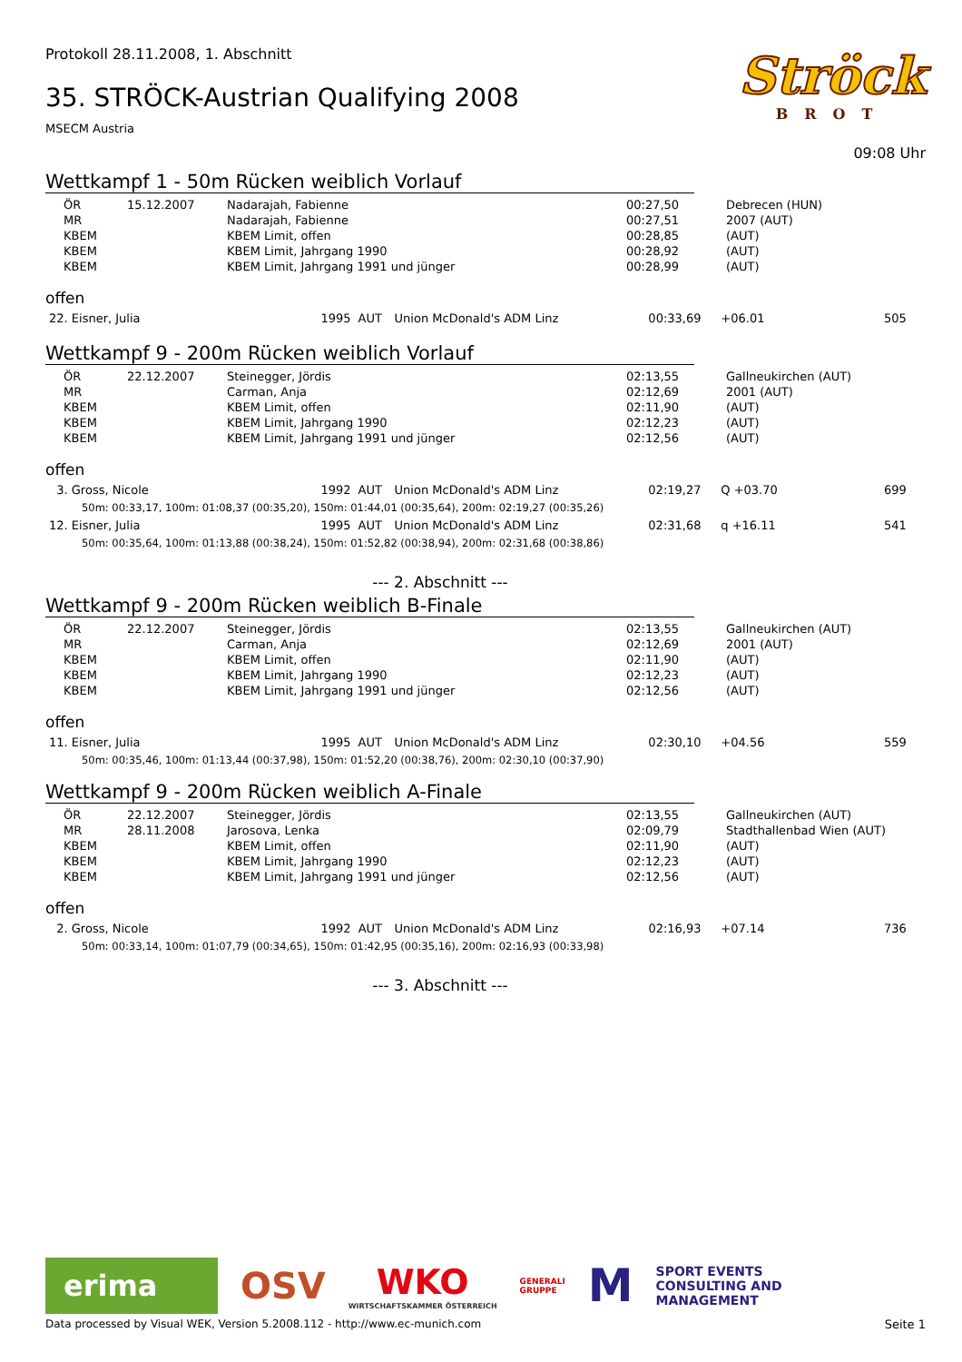Protokoll 28.11.2008, 1. Abschnitt
35. STRÖCK-Austrian Qualifying 2008
MSECM Austria
Ströck
BROT
09:08 Uhr
Wettkampf 1 - 50m Rücken weiblich Vorlauf
| ÖR | 15.12.2007 | Nadarajah, Fabienne | 00:27,50 | Debrecen (HUN) |
| MR | | Nadarajah, Fabienne | 00:27,51 | 2007 (AUT) |
| KBEM | | KBEM Limit, offen | 00:28,85 | (AUT) |
| KBEM | | KBEM Limit, Jahrgang 1990 | 00:28,92 | (AUT) |
| KBEM | | KBEM Limit, Jahrgang 1991 und jünger | 00:28,99 | (AUT) |
offen
| 22. Eisner, Julia | 1995 | AUT | Union McDonald's ADM Linz | 00:33,69 | +06.01 | 505 |
Wettkampf 9 - 200m Rücken weiblich Vorlauf
| ÖR | 22.12.2007 | Steinegger, Jördis | 02:13,55 | Gallneukirchen (AUT) |
| MR | | Carman, Anja | 02:12,69 | 2001 (AUT) |
| KBEM | | KBEM Limit, offen | 02:11,90 | (AUT) |
| KBEM | | KBEM Limit, Jahrgang 1990 | 02:12,23 | (AUT) |
| KBEM | | KBEM Limit, Jahrgang 1991 und jünger | 02:12,56 | (AUT) |
offen
| 3. Gross, Nicole | 1992 | AUT | Union McDonald's ADM Linz | 02:19,27 | Q +03.70 | 699 |
| 50m: 00:33,17, 100m: 01:08,37 (00:35,20), 150m: 01:44,01 (00:35,64), 200m: 02:19,27 (00:35,26) | | | | | | |
| 12. Eisner, Julia | 1995 | AUT | Union McDonald's ADM Linz | 02:31,68 | q +16.11 | 541 |
| 50m: 00:35,64, 100m: 01:13,88 (00:38,24), 150m: 01:52,82 (00:38,94), 200m: 02:31,68 (00:38,86) | | | | | | |
--- 2. Abschnitt ---
Wettkampf 9 - 200m Rücken weiblich B-Finale
| ÖR | 22.12.2007 | Steinegger, Jördis | 02:13,55 | Gallneukirchen (AUT) |
| MR | | Carman, Anja | 02:12,69 | 2001 (AUT) |
| KBEM | | KBEM Limit, offen | 02:11,90 | (AUT) |
| KBEM | | KBEM Limit, Jahrgang 1990 | 02:12,23 | (AUT) |
| KBEM | | KBEM Limit, Jahrgang 1991 und jünger | 02:12,56 | (AUT) |
offen
| 11. Eisner, Julia | 1995 | AUT | Union McDonald's ADM Linz | 02:30,10 | +04.56 | 559 |
| 50m: 00:35,46, 100m: 01:13,44 (00:37,98), 150m: 01:52,20 (00:38,76), 200m: 02:30,10 (00:37,90) | | | | | | |
Wettkampf 9 - 200m Rücken weiblich A-Finale
| ÖR | 22.12.2007 | Steinegger, Jördis | 02:13,55 | Gallneukirchen (AUT) |
| MR | 28.11.2008 | Jarosova, Lenka | 02:09,79 | Stadthallenbad Wien (AUT) |
| KBEM | | KBEM Limit, offen | 02:11,90 | (AUT) |
| KBEM | | KBEM Limit, Jahrgang 1990 | 02:12,23 | (AUT) |
| KBEM | | KBEM Limit, Jahrgang 1991 und jünger | 02:12,56 | (AUT) |
offen
| 2. Gross, Nicole | 1992 | AUT | Union McDonald's ADM Linz | 02:16,93 | +07.14 | 736 |
| 50m: 00:33,14, 100m: 01:07,79 (00:34,65), 150m: 01:42,95 (00:35,16), 200m: 02:16,93 (00:33,98) | | | | | | |
--- 3. Abschnitt ---
erima
OSV
WKO
WIRTSCHAFTSKAMMER ÖSTERREICH
GENERALI
GRUPPE
M
SPORT EVENTS
CONSULTING AND
MANAGEMENT
Data processed by Visual WEK, Version 5.2008.112 - http://www.ec-munich.com Seite 1